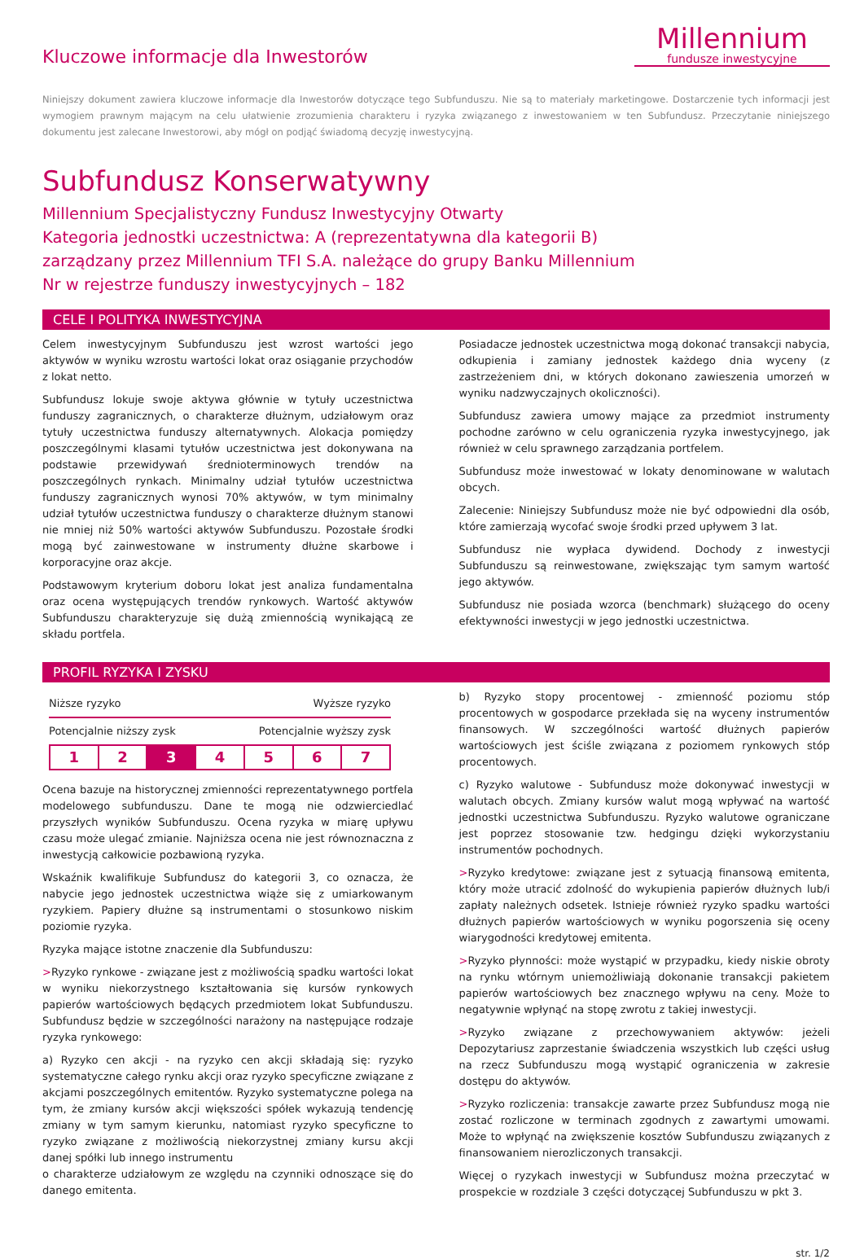Kluczowe informacje dla Inwestorów
Millennium
fundusze inwestycyjne
Niniejszy dokument zawiera kluczowe informacje dla Inwestorów dotyczące tego Subfunduszu. Nie są to materiały marketingowe. Dostarczenie tych informacji jest wymogiem prawnym mającym na celu ułatwienie zrozumienia charakteru i ryzyka związanego z inwestowaniem w ten Subfundusz. Przeczytanie niniejszego dokumentu jest zalecane Inwestorowi, aby mógł on podjąć świadomą decyzję inwestycyjną.
Subfundusz Konserwatywny
Millennium Specjalistyczny Fundusz Inwestycyjny Otwarty
Kategoria jednostki uczestnictwa: A (reprezentatywna dla kategorii B)
zarządzany przez Millennium TFI S.A. należące do grupy Banku Millennium
Nr w rejestrze funduszy inwestycyjnych – 182
CELE I POLITYKA INWESTYCYJNA
Celem inwestycyjnym Subfunduszu jest wzrost wartości jego aktywów w wyniku wzrostu wartości lokat oraz osiąganie przychodów z lokat netto.
Subfundusz lokuje swoje aktywa głównie w tytuły uczestnictwa funduszy zagranicznych, o charakterze dłużnym, udziałowym oraz tytuły uczestnictwa funduszy alternatywnych. Alokacja pomiędzy poszczególnymi klasami tytułów uczestnictwa jest dokonywana na podstawie przewidywań średnioterminowych trendów na poszczególnych rynkach. Minimalny udział tytułów uczestnictwa funduszy zagranicznych wynosi 70% aktywów, w tym minimalny udział tytułów uczestnictwa funduszy o charakterze dłużnym stanowi nie mniej niż 50% wartości aktywów Subfunduszu. Pozostałe środki mogą być zainwestowane w instrumenty dłużne skarbowe i korporacyjne oraz akcje.
Podstawowym kryterium doboru lokat jest analiza fundamentalna oraz ocena występujących trendów rynkowych. Wartość aktywów Subfunduszu charakteryzuje się dużą zmiennością wynikającą ze składu portfela.
Posiadacze jednostek uczestnictwa mogą dokonać transakcji nabycia, odkupienia i zamiany jednostek każdego dnia wyceny (z zastrzeżeniem dni, w których dokonano zawieszenia umorzeń w wyniku nadzwyczajnych okoliczności).
Subfundusz zawiera umowy mające za przedmiot instrumenty pochodne zarówno w celu ograniczenia ryzyka inwestycyjnego, jak również w celu sprawnego zarządzania portfelem.
Subfundusz może inwestować w lokaty denominowane w walutach obcych.
Zalecenie: Niniejszy Subfundusz może nie być odpowiedni dla osób, które zamierzają wycofać swoje środki przed upływem 3 lat.
Subfundusz nie wypłaca dywidend. Dochody z inwestycji Subfunduszu są reinwestowane, zwiększając tym samym wartość jego aktywów.
Subfundusz nie posiada wzorca (benchmark) służącego do oceny efektywności inwestycji w jego jednostki uczestnictwa.
PROFIL RYZYKA I ZYSKU
Niższe ryzyko Wyższe ryzyko
Potencjalnie niższy zysk Potencjalnie wyższy zysk
| 1 | 2 | 3 | 4 | 5 | 6 | 7 |
Ocena bazuje na historycznej zmienności reprezentatywnego portfela modelowego subfunduszu. Dane te mogą nie odzwierciedlać przyszłych wyników Subfunduszu. Ocena ryzyka w miarę upływu czasu może ulegać zmianie. Najniższa ocena nie jest równoznaczna z inwestycją całkowicie pozbawioną ryzyka.
Wskaźnik kwalifikuje Subfundusz do kategorii 3, co oznacza, że nabycie jego jednostek uczestnictwa wiąże się z umiarkowanym ryzykiem. Papiery dłużne są instrumentami o stosunkowo niskim poziomie ryzyka.
Ryzyka mające istotne znaczenie dla Subfunduszu:
>Ryzyko rynkowe - związane jest z możliwością spadku wartości lokat w wyniku niekorzystnego kształtowania się kursów rynkowych papierów wartościowych będących przedmiotem lokat Subfunduszu. Subfundusz będzie w szczególności narażony na następujące rodzaje ryzyka rynkowego:
a) Ryzyko cen akcji - na ryzyko cen akcji składają się: ryzyko systematyczne całego rynku akcji oraz ryzyko specyficzne związane z akcjami poszczególnych emitentów. Ryzyko systematyczne polega na tym, że zmiany kursów akcji większości spółek wykazują tendencję zmiany w tym samym kierunku, natomiast ryzyko specyficzne to ryzyko związane z możliwością niekorzystnej zmiany kursu akcji danej spółki lub innego instrumentu
o charakterze udziałowym ze względu na czynniki odnoszące się do danego emitenta.
b) Ryzyko stopy procentowej - zmienność poziomu stóp procentowych w gospodarce przekłada się na wyceny instrumentów finansowych. W szczególności wartość dłużnych papierów wartościowych jest ściśle związana z poziomem rynkowych stóp procentowych.
c) Ryzyko walutowe - Subfundusz może dokonywać inwestycji w walutach obcych. Zmiany kursów walut mogą wpływać na wartość jednostki uczestnictwa Subfunduszu. Ryzyko walutowe ograniczane jest poprzez stosowanie tzw. hedgingu dzięki wykorzystaniu instrumentów pochodnych.
>Ryzyko kredytowe: związane jest z sytuacją finansową emitenta, który może utracić zdolność do wykupienia papierów dłużnych lub/i zapłaty należnych odsetek. Istnieje również ryzyko spadku wartości dłużnych papierów wartościowych w wyniku pogorszenia się oceny wiarygodności kredytowej emitenta.
>Ryzyko płynności: może wystąpić w przypadku, kiedy niskie obroty na rynku wtórnym uniemożliwiają dokonanie transakcji pakietem papierów wartościowych bez znacznego wpływu na ceny. Może to negatywnie wpłynąć na stopę zwrotu z takiej inwestycji.
>Ryzyko związane z przechowywaniem aktywów: jeżeli Depozytariusz zaprzestanie świadczenia wszystkich lub części usług na rzecz Subfunduszu mogą wystąpić ograniczenia w zakresie dostępu do aktywów.
>Ryzyko rozliczenia: transakcje zawarte przez Subfundusz mogą nie zostać rozliczone w terminach zgodnych z zawartymi umowami. Może to wpłynąć na zwiększenie kosztów Subfunduszu związanych z finansowaniem nierozliczonych transakcji.
Więcej o ryzykach inwestycji w Subfundusz można przeczytać w prospekcie w rozdziale 3 części dotyczącej Subfunduszu w pkt 3.
str. 1/2